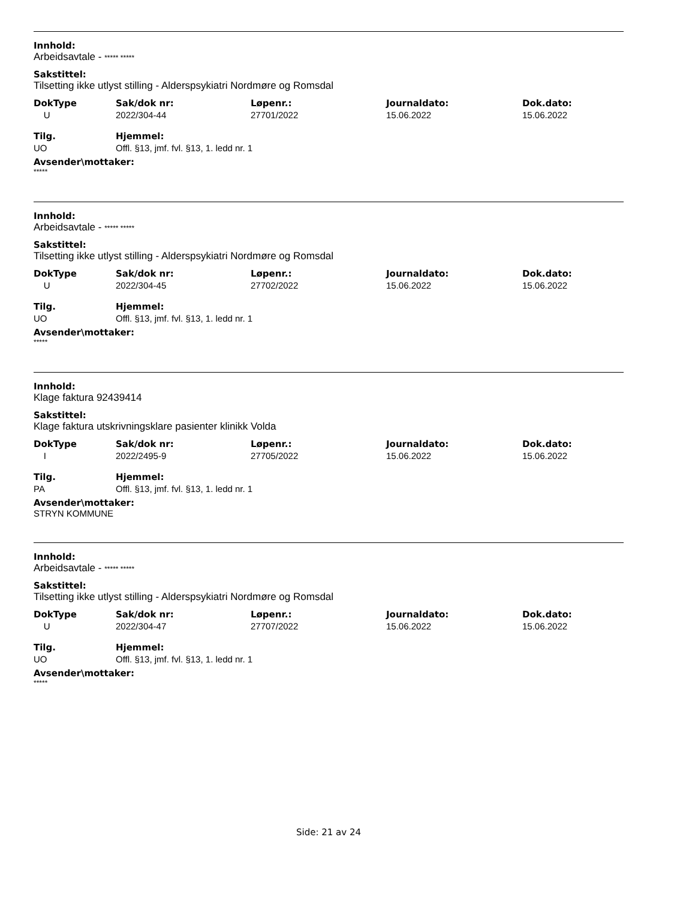Innhold:
Arbeidsavtale - ***** *****
Sakstittel:
Tilsetting ikke utlyst stilling - Alderspsykiatri Nordmøre og Romsdal
| DokType | Sak/dok nr: | Løpenr.: | Journaldato: | Dok.dato: |
| --- | --- | --- | --- | --- |
| U | 2022/304-44 | 27701/2022 | 15.06.2022 | 15.06.2022 |
| Tilg. | Hjemmel: |
| --- | --- |
| UO | Offl. §13, jmf. fvl. §13, 1. ledd nr. 1 |
Avsender\mottaker:
*****
Innhold:
Arbeidsavtale - ***** *****
Sakstittel:
Tilsetting ikke utlyst stilling - Alderspsykiatri Nordmøre og Romsdal
| DokType | Sak/dok nr: | Løpenr.: | Journaldato: | Dok.dato: |
| --- | --- | --- | --- | --- |
| U | 2022/304-45 | 27702/2022 | 15.06.2022 | 15.06.2022 |
| Tilg. | Hjemmel: |
| --- | --- |
| UO | Offl. §13, jmf. fvl. §13, 1. ledd nr. 1 |
Avsender\mottaker:
*****
Innhold:
Klage faktura 92439414
Sakstittel:
Klage faktura utskrivningsklare pasienter klinikk Volda
| DokType | Sak/dok nr: | Løpenr.: | Journaldato: | Dok.dato: |
| --- | --- | --- | --- | --- |
| I | 2022/2495-9 | 27705/2022 | 15.06.2022 | 15.06.2022 |
| Tilg. | Hjemmel: |
| --- | --- |
| PA | Offl. §13, jmf. fvl. §13, 1. ledd nr. 1 |
Avsender\mottaker:
STRYN KOMMUNE
Innhold:
Arbeidsavtale - ***** *****
Sakstittel:
Tilsetting ikke utlyst stilling - Alderspsykiatri Nordmøre og Romsdal
| DokType | Sak/dok nr: | Løpenr.: | Journaldato: | Dok.dato: |
| --- | --- | --- | --- | --- |
| U | 2022/304-47 | 27707/2022 | 15.06.2022 | 15.06.2022 |
| Tilg. | Hjemmel: |
| --- | --- |
| UO | Offl. §13, jmf. fvl. §13, 1. ledd nr. 1 |
Avsender\mottaker:
*****
Side: 21 av 24